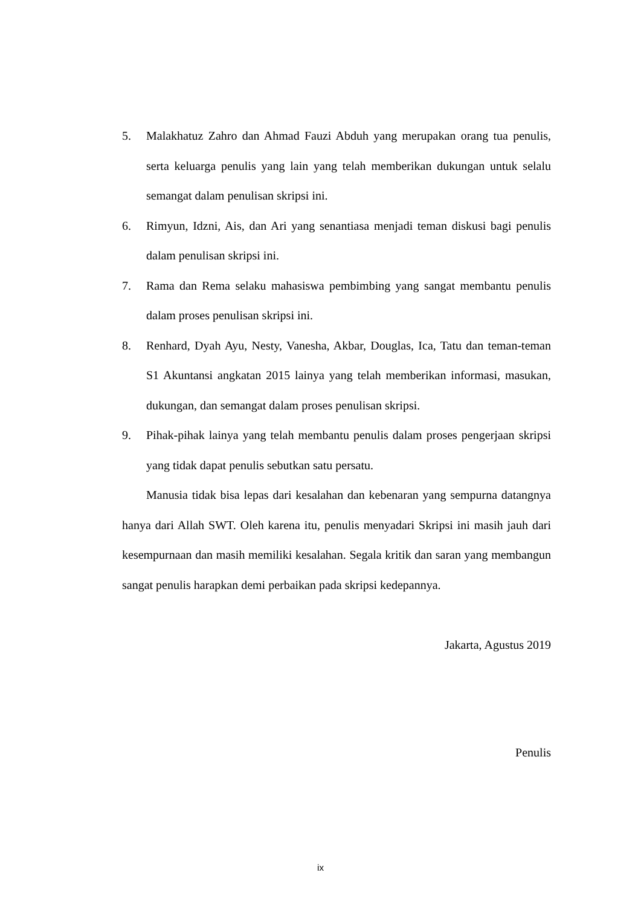5. Malakhatuz Zahro dan Ahmad Fauzi Abduh yang merupakan orang tua penulis, serta keluarga penulis yang lain yang telah memberikan dukungan untuk selalu semangat dalam penulisan skripsi ini.
6. Rimyun, Idzni, Ais, dan Ari yang senantiasa menjadi teman diskusi bagi penulis dalam penulisan skripsi ini.
7. Rama dan Rema selaku mahasiswa pembimbing yang sangat membantu penulis dalam proses penulisan skripsi ini.
8. Renhard, Dyah Ayu, Nesty, Vanesha, Akbar, Douglas, Ica, Tatu dan teman-teman S1 Akuntansi angkatan 2015 lainya yang telah memberikan informasi, masukan, dukungan, dan semangat dalam proses penulisan skripsi.
9. Pihak-pihak lainya yang telah membantu penulis dalam proses pengerjaan skripsi yang tidak dapat penulis sebutkan satu persatu.
Manusia tidak bisa lepas dari kesalahan dan kebenaran yang sempurna datangnya hanya dari Allah SWT. Oleh karena itu, penulis menyadari Skripsi ini masih jauh dari kesempurnaan dan masih memiliki kesalahan. Segala kritik dan saran yang membangun sangat penulis harapkan demi perbaikan pada skripsi kedepannya.
Jakarta, Agustus 2019
Penulis
ix